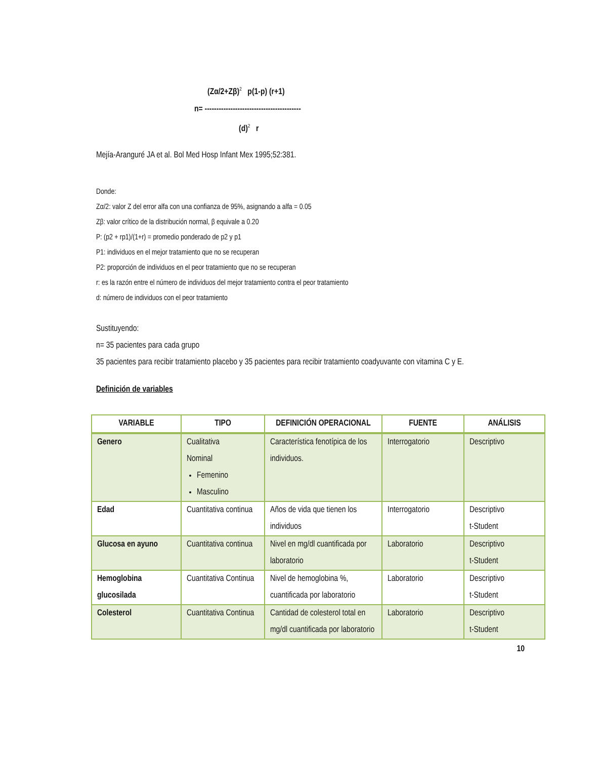(Zα/2+Zβ)<sup>2</sup> p(1-p) (r+1)
n= -----------------------------------------
(d)<sup>2</sup> r
Mejía-Aranguré JA et al. Bol Med Hosp Infant Mex 1995;52:381.
Donde:
Zα/2: valor Z del error alfa con una confianza de 95%, asignando a alfa = 0.05
Zβ: valor crítico de la distribución normal, β equivale a 0.20
P: (p2 + rp1)/(1+r) = promedio ponderado de p2 y p1
P1: individuos en el mejor tratamiento que no se recuperan
P2: proporción de individuos en el peor tratamiento que no se recuperan
r: es la razón entre el número de individuos del mejor tratamiento contra el peor tratamiento
d: número de individuos con el peor tratamiento
Sustituyendo:
n= 35 pacientes para cada grupo
35 pacientes para recibir tratamiento placebo y 35 pacientes para recibir tratamiento coadyuvante con vitamina C y E.
Definición de variables
| VARIABLE | TIPO | DEFINICIÓN OPERACIONAL | FUENTE | ANÁLISIS |
| --- | --- | --- | --- | --- |
| Genero | Cualitativa Nominal Femenino Masculino | Característica fenotípica de los individuos. | Interrogatorio | Descriptivo |
| Edad | Cuantitativa continua | Años de vida que tienen los individuos | Interrogatorio | Descriptivo t-Student |
| Glucosa en ayuno | Cuantitativa continua | Nivel en mg/dl cuantificada por laboratorio | Laboratorio | Descriptivo t-Student |
| Hemoglobina glucosilada | Cuantitativa Continua | Nivel de hemoglobina %, cuantificada por laboratorio | Laboratorio | Descriptivo t-Student |
| Colesterol | Cuantitativa Continua | Cantidad de colesterol total en mg/dl cuantificada por laboratorio | Laboratorio | Descriptivo t-Student |
10